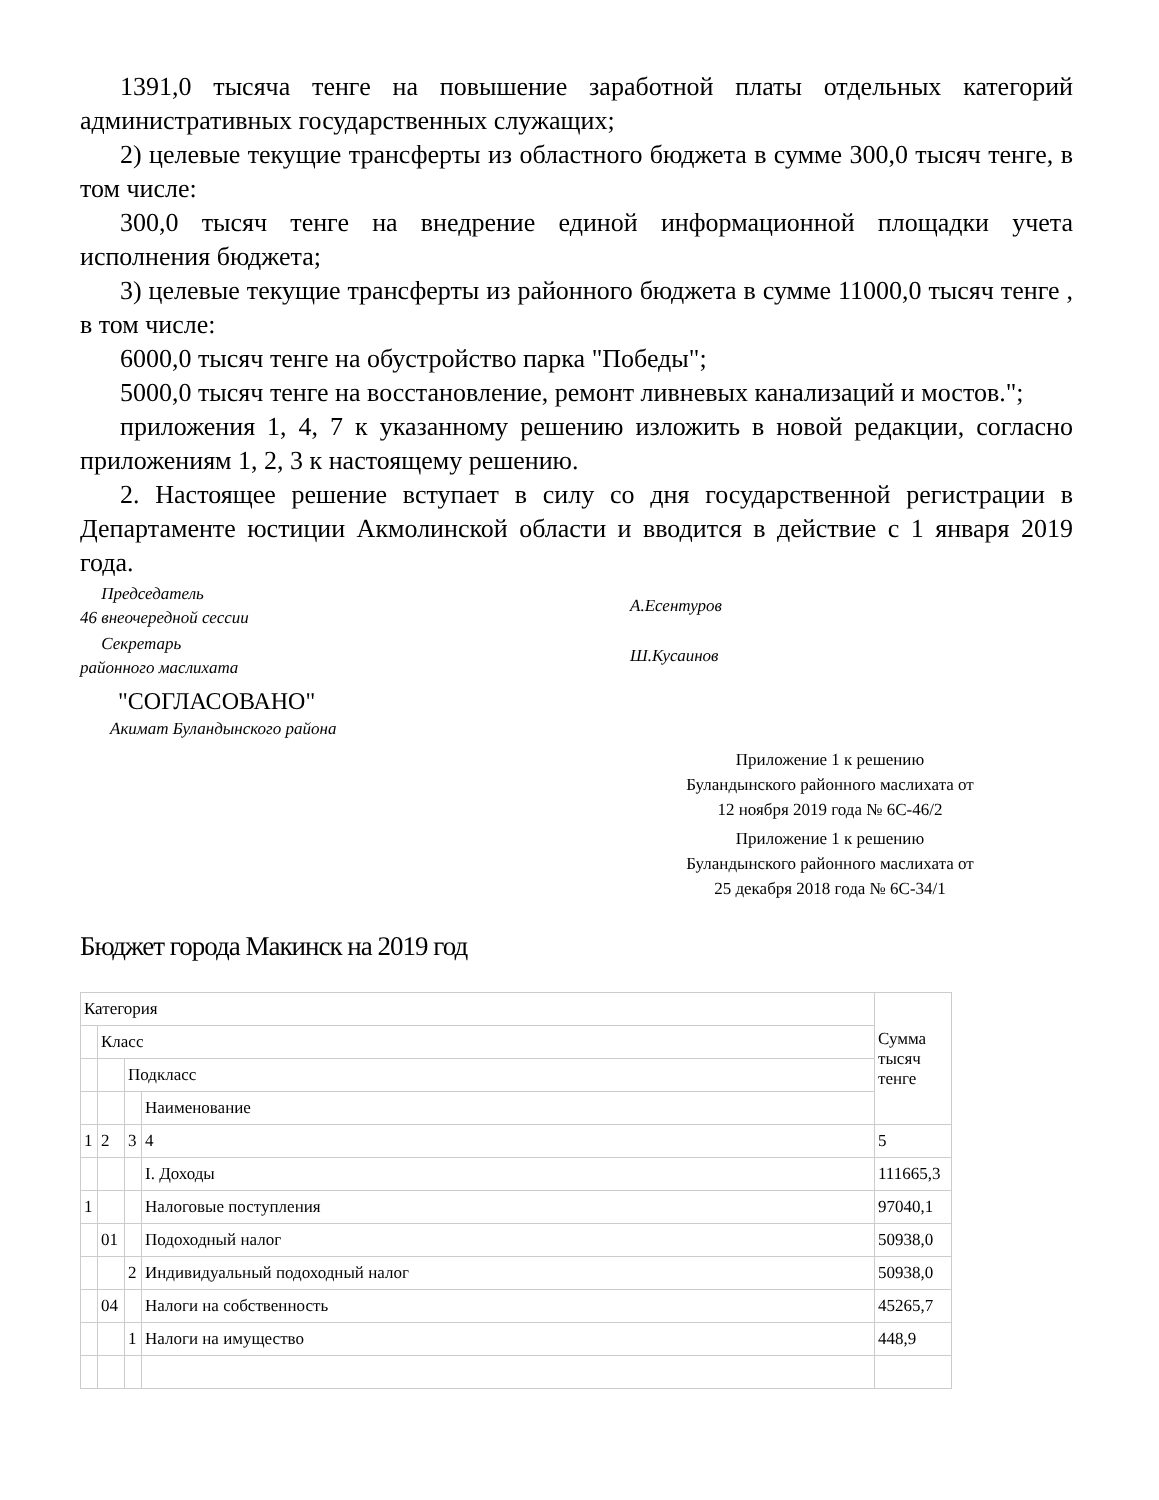1391,0 тысяча тенге на повышение заработной платы отдельных категорий административных государственных служащих;
2) целевые текущие трансферты из областного бюджета в сумме 300,0 тысяч тенге, в том числе:
300,0 тысяч тенге на внедрение единой информационной площадки учета исполнения бюджета;
3) целевые текущие трансферты из районного бюджета в сумме 11000,0 тысяч тенге , в том числе:
6000,0 тысяч тенге на обустройство парка "Победы";
5000,0 тысяч тенге на восстановление, ремонт ливневых канализаций и мостов.";
приложения 1, 4, 7 к указанному решению изложить в новой редакции, согласно приложениям 1, 2, 3 к настоящему решению.
2. Настоящее решение вступает в силу со дня государственной регистрации в Департаменте юстиции Акмолинской области и вводится в действие с 1 января 2019 года.
Председатель
46 внеочередной сессии
А.Есентуров
Секретарь
районного маслихата
Ш.Кусаинов
"СОГЛАСОВАНО"
Акимат Буландынского района
Приложение 1 к решению Буландынского районного маслихата от 12 ноября 2019 года № 6С-46/2
Приложение 1 к решению Буландынского районного маслихата от 25 декабря 2018 года № 6С-34/1
Бюджет города Макинск на 2019 год
| Категория | | | | Сумма тысяч тенге |
| | Класс | | | |
| | | Подкласс | | |
| | | | Наименование | |
| 1 | 2 | 3 | 4 | 5 |
| | | | I. Доходы | 111665,3 |
| 1 | | | Налоговые поступления | 97040,1 |
| | 01 | | Подоходный налог | 50938,0 |
| | | 2 | Индивидуальный подоходный налог | 50938,0 |
| | 04 | | Налоги на собственность | 45265,7 |
| | | 1 | Налоги на имущество | 448,9 |